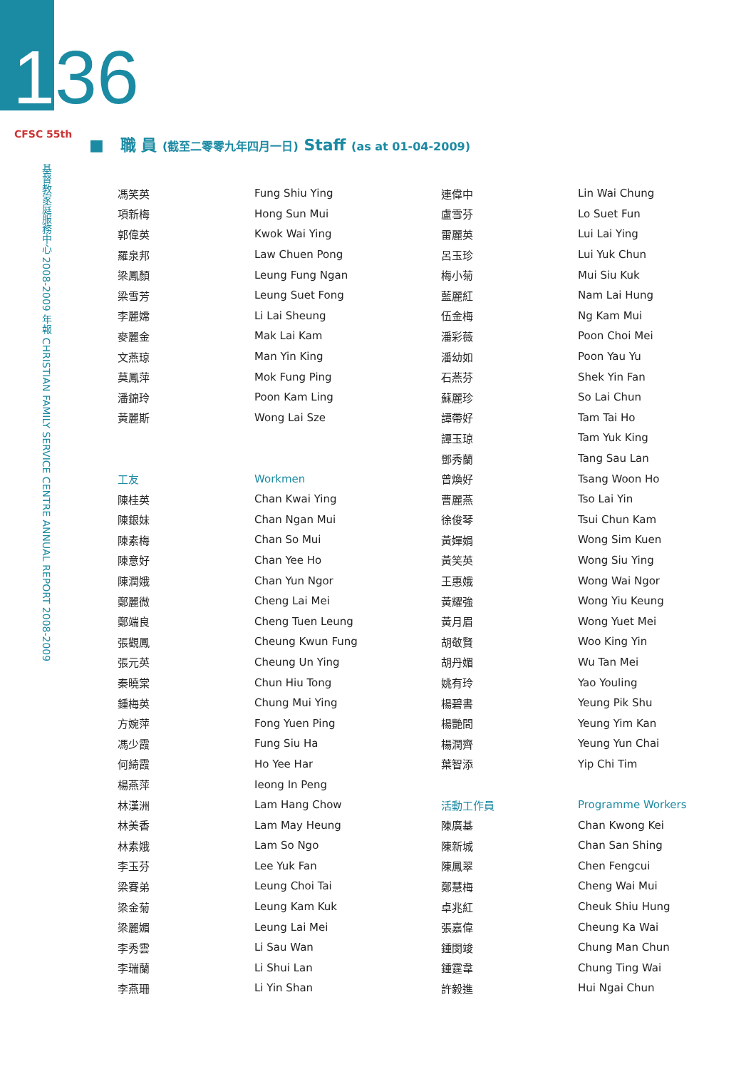136
CFSC 55th
基督教家庭服務中心 2008-2009 年報 CHRISTIAN FAMILY SERVICE CENTRE ANNUAL REPORT 2008-2009
■ 職 員 (截至二零零九年四月一日) Staff (as at 01-04-2009)
| 馮笑英 | Fung Shiu Ying | 連偉中 | Lin Wai Chung |
| 項新梅 | Hong Sun Mui | 盧雪芬 | Lo Suet Fun |
| 郭偉英 | Kwok Wai Ying | 雷麗英 | Lui Lai Ying |
| 羅泉邦 | Law Chuen Pong | 呂玉珍 | Lui Yuk Chun |
| 梁鳳顏 | Leung Fung Ngan | 梅小菊 | Mui Siu Kuk |
| 梁雪芳 | Leung Suet Fong | 藍麗紅 | Nam Lai Hung |
| 李麗嫦 | Li Lai Sheung | 伍金梅 | Ng Kam Mui |
| 麥麗金 | Mak Lai Kam | 潘彩薇 | Poon Choi Mei |
| 文燕琼 | Man Yin King | 潘幼如 | Poon Yau Yu |
| 莫鳳萍 | Mok Fung Ping | 石燕芬 | Shek Yin Fan |
| 潘錦玲 | Poon Kam Ling | 蘇麗珍 | So Lai Chun |
| 黃麗斯 | Wong Lai Sze | 譚帶好 | Tam Tai Ho |
| | | 譚玉琼 | Tam Yuk King |
| | | 鄧秀蘭 | Tang Sau Lan |
| 工友 | Workmen | 曾煥好 | Tsang Woon Ho |
| 陳桂英 | Chan Kwai Ying | 曹麗燕 | Tso Lai Yin |
| 陳銀妹 | Chan Ngan Mui | 徐俊琴 | Tsui Chun Kam |
| 陳素梅 | Chan So Mui | 黃嬋娟 | Wong Sim Kuen |
| 陳意好 | Chan Yee Ho | 黃笑英 | Wong Siu Ying |
| 陳潤娥 | Chan Yun Ngor | 王惠娥 | Wong Wai Ngor |
| 鄭麗微 | Cheng Lai Mei | 黃耀強 | Wong Yiu Keung |
| 鄭端良 | Cheng Tuen Leung | 黃月眉 | Wong Yuet Mei |
| 張觀鳳 | Cheung Kwun Fung | 胡敬賢 | Woo King Yin |
| 張元英 | Cheung Un Ying | 胡丹媚 | Wu Tan Mei |
| 秦曉棠 | Chun Hiu Tong | 姚有玲 | Yao Youling |
| 鍾梅英 | Chung Mui Ying | 楊碧書 | Yeung Pik Shu |
| 方婉萍 | Fong Yuen Ping | 楊艷間 | Yeung Yim Kan |
| 馮少霞 | Fung Siu Ha | 楊潤齊 | Yeung Yun Chai |
| 何綺霞 | Ho Yee Har | 葉智添 | Yip Chi Tim |
| 楊燕萍 | Ieong In Peng | | |
| 林漢洲 | Lam Hang Chow | 活動工作員 | Programme Workers |
| 林美香 | Lam May Heung | 陳廣基 | Chan Kwong Kei |
| 林素娥 | Lam So Ngo | 陳新城 | Chan San Shing |
| 李玉芬 | Lee Yuk Fan | 陳鳳翠 | Chen Fengcui |
| 梁賽弟 | Leung Choi Tai | 鄭慧梅 | Cheng Wai Mui |
| 梁金菊 | Leung Kam Kuk | 卓兆紅 | Cheuk Shiu Hung |
| 梁麗媚 | Leung Lai Mei | 張嘉偉 | Cheung Ka Wai |
| 李秀雲 | Li Sau Wan | 鍾閔竣 | Chung Man Chun |
| 李瑞蘭 | Li Shui Lan | 鍾霆韋 | Chung Ting Wai |
| 李燕珊 | Li Yin Shan | 許毅進 | Hui Ngai Chun |